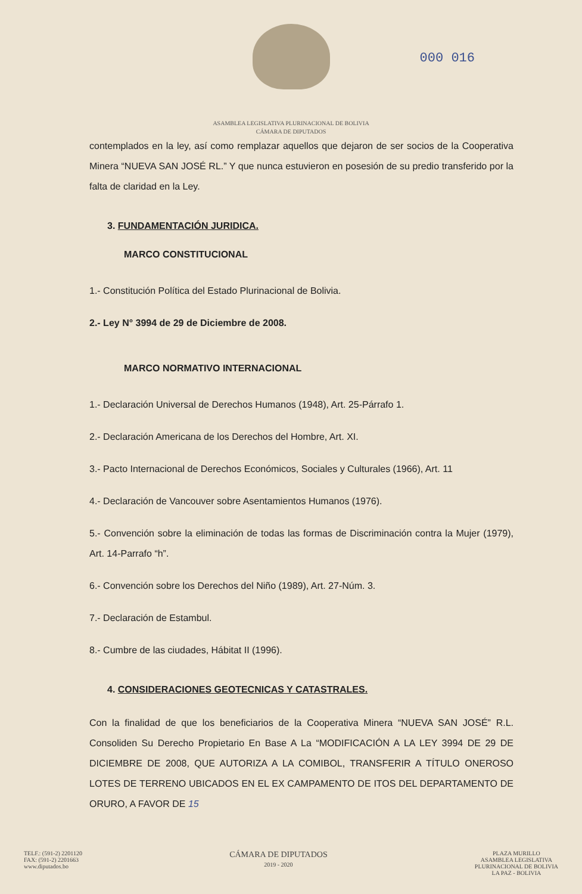ASAMBLEA LEGISLATIVA PLURINACIONAL DE BOLIVIA
CÁMARA DE DIPUTADOS
000 016
contemplados en la ley, así como remplazar aquellos que dejaron de ser socios de la Cooperativa Minera “NUEVA SAN JOSÉ RL.” Y que nunca estuvieron en posesión de su predio transferido por la falta de claridad en la Ley.
3. FUNDAMENTACIÓN JURIDICA.
MARCO CONSTITUCIONAL
1.- Constitución Política del Estado Plurinacional de Bolivia.
2.- Ley N° 3994 de 29 de Diciembre de 2008.
MARCO NORMATIVO INTERNACIONAL
1.- Declaración Universal de Derechos Humanos (1948), Art. 25-Párrafo 1.
2.- Declaración Americana de los Derechos del Hombre, Art. XI.
3.- Pacto Internacional de Derechos Económicos, Sociales y Culturales (1966), Art. 11
4.- Declaración de Vancouver sobre Asentamientos Humanos (1976).
5.- Convención sobre la eliminación de todas las formas de Discriminación contra la Mujer (1979), Art. 14-Parrafo “h”.
6.- Convención sobre los Derechos del Niño (1989), Art. 27-Núm. 3.
7.- Declaración de Estambul.
8.- Cumbre de las ciudades, Hábitat II (1996).
4. CONSIDERACIONES GEOTECNICAS Y CATASTRALES.
Con la finalidad de que los beneficiarios de la Cooperativa Minera “NUEVA SAN JOSÉ” R.L. Consoliden Su Derecho Propietario En Base A La “MODIFICACIÓN A LA LEY 3994 DE 29 DE DICIEMBRE DE 2008, QUE AUTORIZA A LA COMIBOL, TRANSFERIR A TÍTULO ONEROSO LOTES DE TERRENO UBICADOS EN EL EX CAMPAMENTO DE ITOS DEL DEPARTAMENTO DE ORURO, A FAVOR DE 15
TELF.: (591-2) 2201120
FAX: (591-2) 2201663
www.diputados.bo
CÁMARA DE DIPUTADOS
2019 - 2020
PLAZA MURILLO
ASAMBLEA LEGISLATIVA
PLURINACIONAL DE BOLIVIA
LA PAZ - BOLIVIA